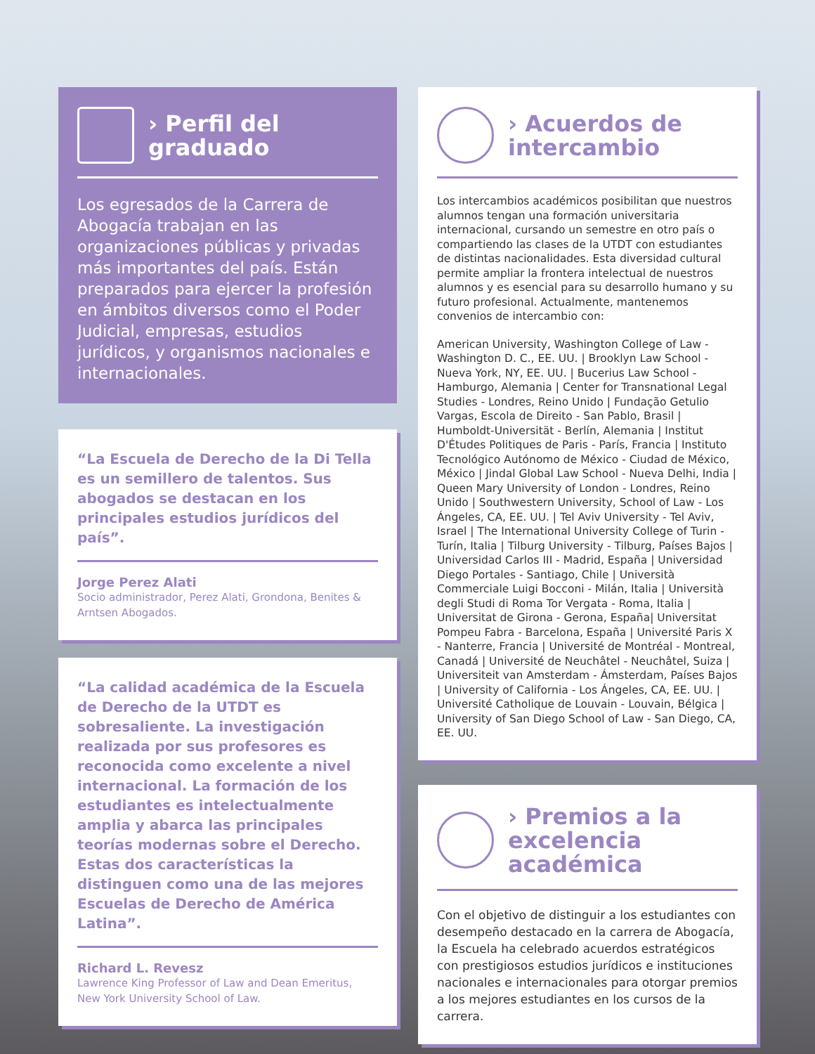› Perfil del
graduado
Los egresados de la Carrera de Abogacía trabajan en las organizaciones públicas y privadas más importantes del país. Están preparados para ejercer la profesión en ámbitos diversos como el Poder Judicial, empresas, estudios jurídicos, y organismos nacionales e internacionales.
“La Escuela de Derecho de la Di Tella es un semillero de talentos. Sus abogados se destacan en los principales estudios jurídicos del país”.
Jorge Perez Alati
Socio administrador, Perez Alati, Grondona, Benites & Arntsen Abogados.
“La calidad académica de la Escuela de Derecho de la UTDT es sobresaliente. La investigación realizada por sus profesores es reconocida como excelente a nivel internacional. La formación de los estudiantes es intelectualmente amplia y abarca las principales teorías modernas sobre el Derecho. Estas dos características la distinguen como una de las mejores Escuelas de Derecho de América Latina”.
Richard L. Revesz
Lawrence King Professor of Law and Dean Emeritus, New York University School of Law.
› Acuerdos de
intercambio
Los intercambios académicos posibilitan que nuestros alumnos tengan una formación universitaria internacional, cursando un semestre en otro país o compartiendo las clases de la UTDT con estudiantes de distintas nacionalidades. Esta diversidad cultural permite ampliar la frontera intelectual de nuestros alumnos y es esencial para su desarrollo humano y su futuro profesional. Actualmente, mantenemos convenios de intercambio con:
American University, Washington College of Law - Washington D. C., EE. UU. | Brooklyn Law School - Nueva York, NY, EE. UU. | Bucerius Law School - Hamburgo, Alemania | Center for Transnational Legal Studies - Londres, Reino Unido | Fundação Getulio Vargas, Escola de Direito - San Pablo, Brasil | Humboldt-Universität - Berlín, Alemania | Institut D'Études Politiques de Paris - París, Francia | Instituto Tecnológico Autónomo de México - Ciudad de México, México | Jindal Global Law School - Nueva Delhi, India | Queen Mary University of London - Londres, Reino Unido | Southwestern University, School of Law - Los Ángeles, CA, EE. UU. | Tel Aviv University - Tel Aviv, Israel | The International University College of Turin - Turín, Italia | Tilburg University - Tilburg, Países Bajos | Universidad Carlos III - Madrid, España | Universidad Diego Portales - Santiago, Chile | Università Commerciale Luigi Bocconi - Milán, Italia | Università degli Studi di Roma Tor Vergata - Roma, Italia | Universitat de Girona - Gerona, España| Universitat Pompeu Fabra - Barcelona, España | Université Paris X - Nanterre, Francia | Université de Montréal - Montreal, Canadá | Université de Neuchâtel - Neuchâtel, Suiza | Universiteit van Amsterdam - Ámsterdam, Países Bajos | University of California - Los Ángeles, CA, EE. UU. | Université Catholique de Louvain - Louvain, Bélgica | University of San Diego School of Law - San Diego, CA, EE. UU.
› Premios a la
excelencia
académica
Con el objetivo de distinguir a los estudiantes con desempeño destacado en la carrera de Abogacía, la Escuela ha celebrado acuerdos estratégicos con prestigiosos estudios jurídicos e instituciones nacionales e internacionales para otorgar premios a los mejores estudiantes en los cursos de la carrera.